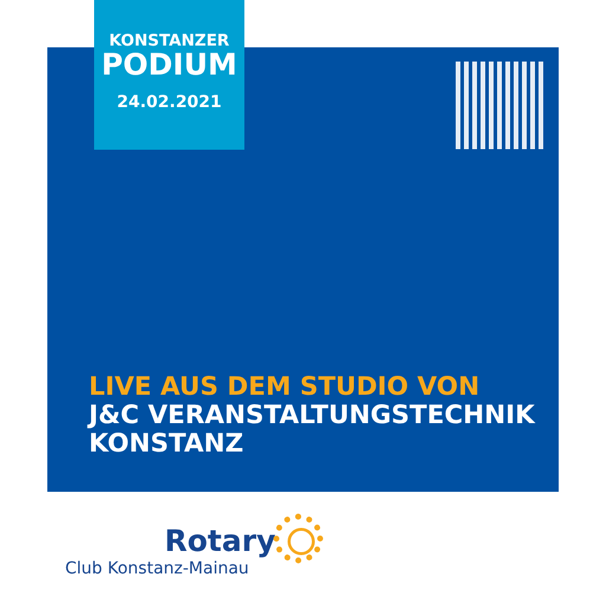KONSTANZER
PODIUM
24.02.2021
LIVE AUS DEM STUDIO VON
J&C VERANSTALTUNGSTECHNIK
KONSTANZ
Rotary
Club Konstanz-Mainau